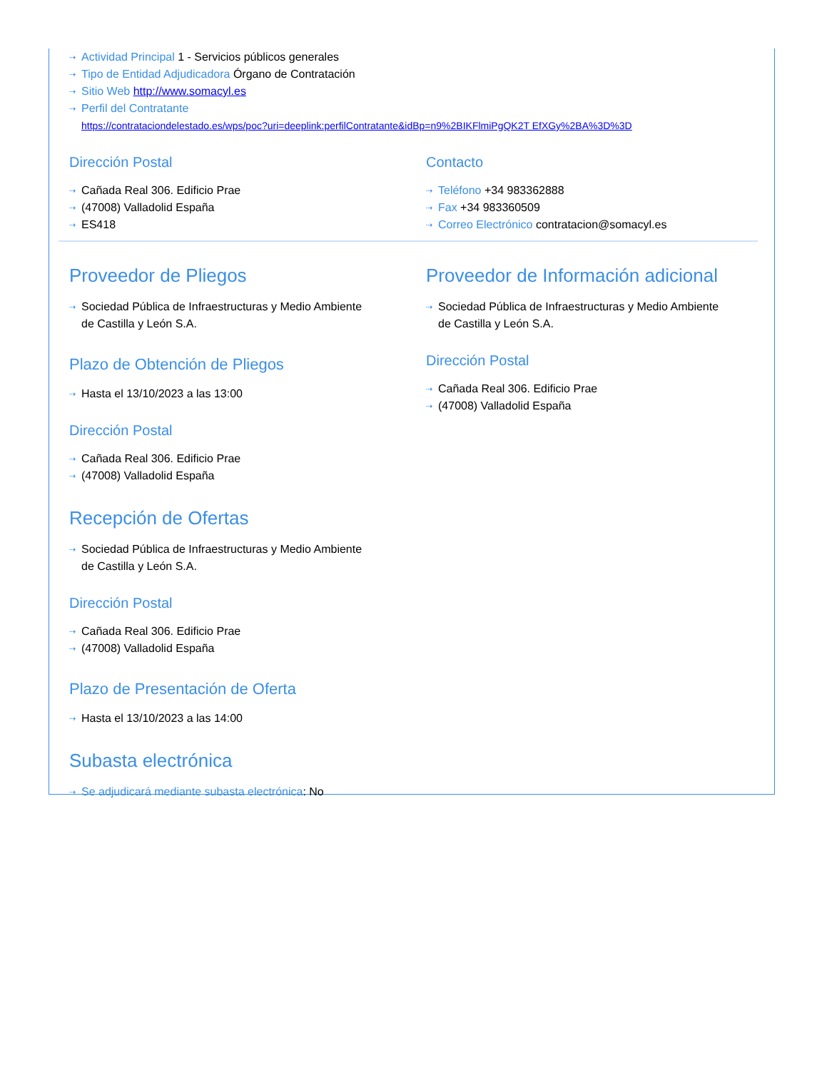⇢ Actividad Principal 1 - Servicios públicos generales
⇢ Tipo de Entidad Adjudicadora Órgano de Contratación
⇢ Sitio Web http://www.somacyl.es
⇢ Perfil del Contratante
https://contrataciondelestado.es/wps/poc?uri=deeplink:perfilContratante&idBp=n9%2BIKFlmiPgQK2T EfXGy%2BA%3D%3D
Dirección Postal
⇢ Cañada Real 306. Edificio Prae
⇢ (47008) Valladolid España
⇢ ES418
Contacto
⇢ Teléfono +34 983362888
⇢ Fax +34 983360509
⇢ Correo Electrónico contratacion@somacyl.es
Proveedor de Pliegos
⇢ Sociedad Pública de Infraestructuras y Medio Ambiente
de Castilla y León S.A.
Plazo de Obtención de Pliegos
⇢ Hasta el 13/10/2023 a las 13:00
Dirección Postal
⇢ Cañada Real 306. Edificio Prae
⇢ (47008) Valladolid España
Recepción de Ofertas
⇢ Sociedad Pública de Infraestructuras y Medio Ambiente
de Castilla y León S.A.
Dirección Postal
⇢ Cañada Real 306. Edificio Prae
⇢ (47008) Valladolid España
Plazo de Presentación de Oferta
⇢ Hasta el 13/10/2023 a las 14:00
Subasta electrónica
⇢ Se adjudicará mediante subasta electrónica: No
Proveedor de Información adicional
⇢ Sociedad Pública de Infraestructuras y Medio Ambiente
de Castilla y León S.A.
Dirección Postal
⇢ Cañada Real 306. Edificio Prae
⇢ (47008) Valladolid España